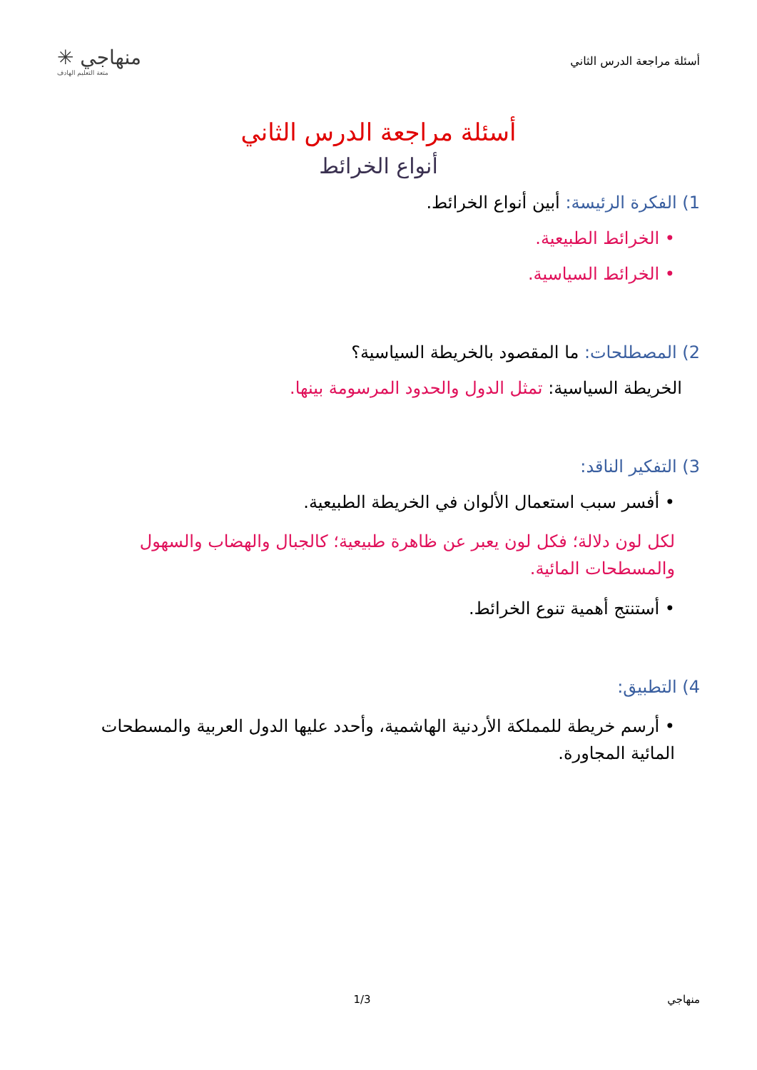أسئلة مراجعة الدرس الثاني
منهاجي ✳
متعة التعليم الهادف
أسئلة مراجعة الدرس الثاني
أنواع الخرائط
1) الفكرة الرئيسة: أبين أنواع الخرائط.
• الخرائط الطبيعية.
• الخرائط السياسية.
2) المصطلحات: ما المقصود بالخريطة السياسية؟
الخريطة السياسية: تمثل الدول والحدود المرسومة بينها.
3) التفكير الناقد:
• أفسر سبب استعمال الألوان في الخريطة الطبيعية.
لكل لون دلالة؛ فكل لون يعبر عن ظاهرة طبيعية؛ كالجبال والهضاب والسهول والمسطحات المائية.
• أستنتج أهمية تنوع الخرائط.
4) التطبيق:
• أرسم خريطة للمملكة الأردنية الهاشمية، وأحدد عليها الدول العربية والمسطحات المائية المجاورة.
منهاجي 1/3